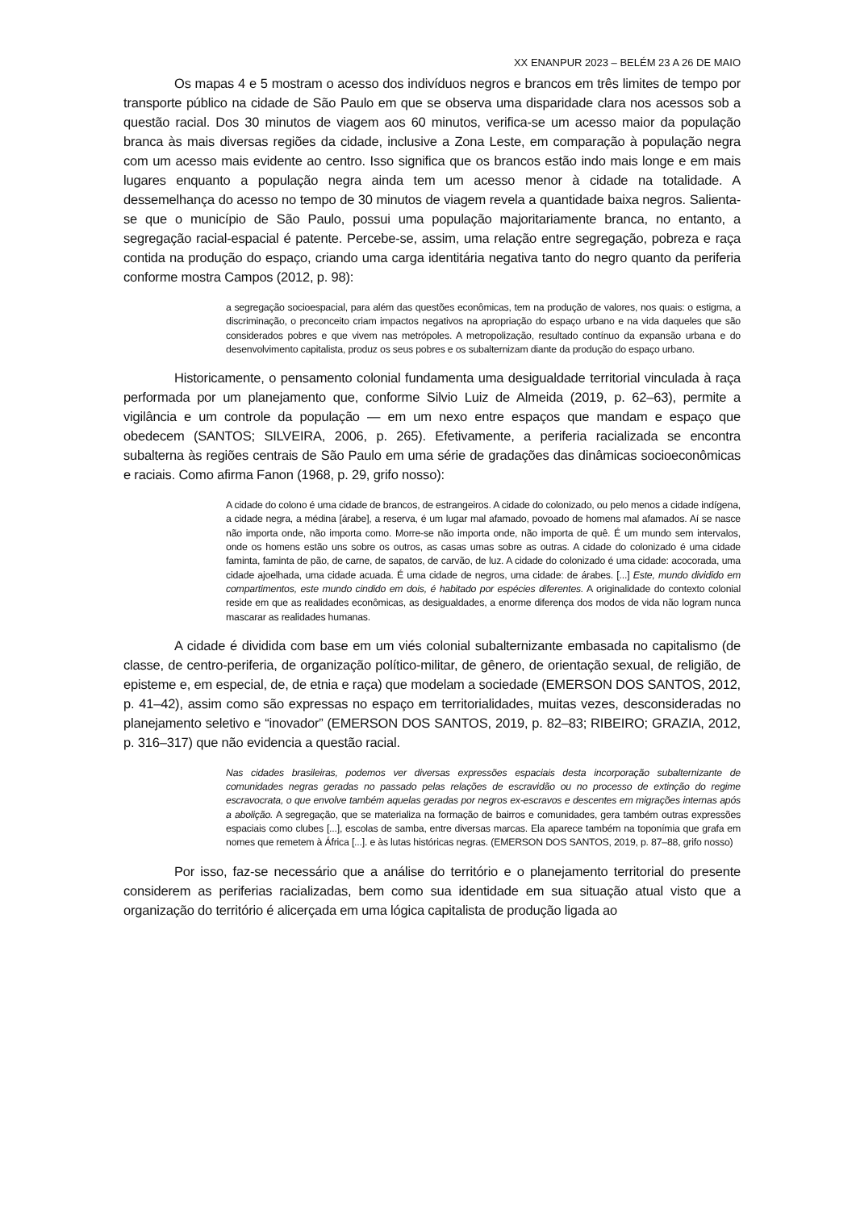XX ENANPUR 2023 – BELÉM 23 A 26 DE MAIO
Os mapas 4 e 5 mostram o acesso dos indivíduos negros e brancos em três limites de tempo por transporte público na cidade de São Paulo em que se observa uma disparidade clara nos acessos sob a questão racial. Dos 30 minutos de viagem aos 60 minutos, verifica-se um acesso maior da população branca às mais diversas regiões da cidade, inclusive a Zona Leste, em comparação à população negra com um acesso mais evidente ao centro. Isso significa que os brancos estão indo mais longe e em mais lugares enquanto a população negra ainda tem um acesso menor à cidade na totalidade. A dessemelhança do acesso no tempo de 30 minutos de viagem revela a quantidade baixa negros. Salienta-se que o município de São Paulo, possui uma população majoritariamente branca, no entanto, a segregação racial-espacial é patente. Percebe-se, assim, uma relação entre segregação, pobreza e raça contida na produção do espaço, criando uma carga identitária negativa tanto do negro quanto da periferia conforme mostra Campos (2012, p. 98):
a segregação socioespacial, para além das questões econômicas, tem na produção de valores, nos quais: o estigma, a discriminação, o preconceito criam impactos negativos na apropriação do espaço urbano e na vida daqueles que são considerados pobres e que vivem nas metrópoles. A metropolização, resultado contínuo da expansão urbana e do desenvolvimento capitalista, produz os seus pobres e os subalternizam diante da produção do espaço urbano.
Historicamente, o pensamento colonial fundamenta uma desigualdade territorial vinculada à raça performada por um planejamento que, conforme Silvio Luiz de Almeida (2019, p. 62–63), permite a vigilância e um controle da população — em um nexo entre espaços que mandam e espaço que obedecem (SANTOS; SILVEIRA, 2006, p. 265). Efetivamente, a periferia racializada se encontra subalterna às regiões centrais de São Paulo em uma série de gradações das dinâmicas socioeconômicas e raciais. Como afirma Fanon (1968, p. 29, grifo nosso):
A cidade do colono é uma cidade de brancos, de estrangeiros. A cidade do colonizado, ou pelo menos a cidade indígena, a cidade negra, a médina [árabe], a reserva, é um lugar mal afamado, povoado de homens mal afamados. Aí se nasce não importa onde, não importa como. Morre-se não importa onde, não importa de quê. É um mundo sem intervalos, onde os homens estão uns sobre os outros, as casas umas sobre as outras. A cidade do colonizado é uma cidade faminta, faminta de pão, de carne, de sapatos, de carvão, de luz. A cidade do colonizado é uma cidade: acocorada, uma cidade ajoelhada, uma cidade acuada. É uma cidade de negros, uma cidade: de árabes. [...] Este, mundo dividido em compartimentos, este mundo cindido em dois, é habitado por espécies diferentes. A originalidade do contexto colonial reside em que as realidades econômicas, as desigualdades, a enorme diferença dos modos de vida não logram nunca mascarar as realidades humanas.
A cidade é dividida com base em um viés colonial subalternizante embasada no capitalismo (de classe, de centro-periferia, de organização político-militar, de gênero, de orientação sexual, de religião, de episteme e, em especial, de, de etnia e raça) que modelam a sociedade (EMERSON DOS SANTOS, 2012, p. 41–42), assim como são expressas no espaço em territorialidades, muitas vezes, desconsideradas no planejamento seletivo e “inovador” (EMERSON DOS SANTOS, 2019, p. 82–83; RIBEIRO; GRAZIA, 2012, p. 316–317) que não evidencia a questão racial.
Nas cidades brasileiras, podemos ver diversas expressões espaciais desta incorporação subalternizante de comunidades negras geradas no passado pelas relações de escravidão ou no processo de extinção do regime escravocrata, o que envolve também aquelas geradas por negros ex-escravos e descentes em migrações internas após a abolição. A segregação, que se materializa na formação de bairros e comunidades, gera também outras expressões espaciais como clubes [...], escolas de samba, entre diversas marcas. Ela aparece também na toponímia que grafa em nomes que remetem à África [...]. e às lutas históricas negras. (EMERSON DOS SANTOS, 2019, p. 87–88, grifo nosso)
Por isso, faz-se necessário que a análise do território e o planejamento territorial do presente considerem as periferias racializadas, bem como sua identidade em sua situação atual visto que a organização do território é alicerçada em uma lógica capitalista de produção ligada ao